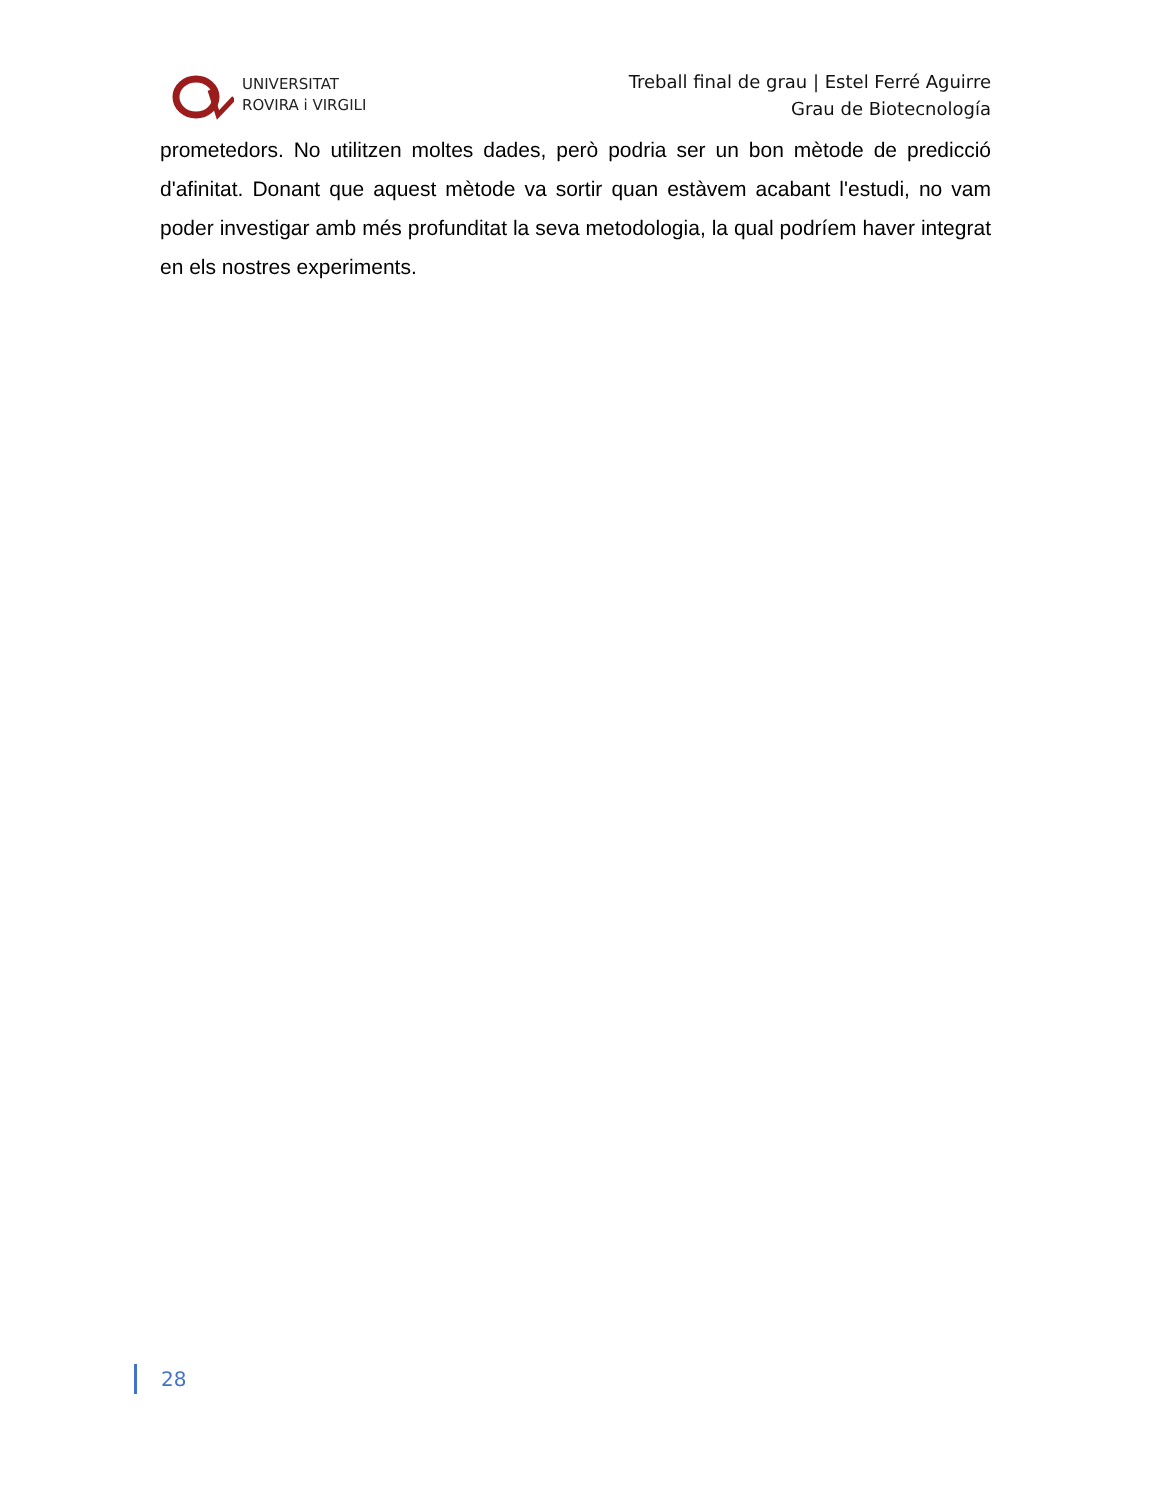UNIVERSITAT
ROVIRA i VIRGILI
Treball final de grau | Estel Ferré Aguirre
Grau de Biotecnología
prometedors. No utilitzen moltes dades, però podria ser un bon mètode de predicció d'afinitat. Donant que aquest mètode va sortir quan estàvem acabant l'estudi, no vam poder investigar amb més profunditat la seva metodologia, la qual podríem haver integrat en els nostres experiments.
28